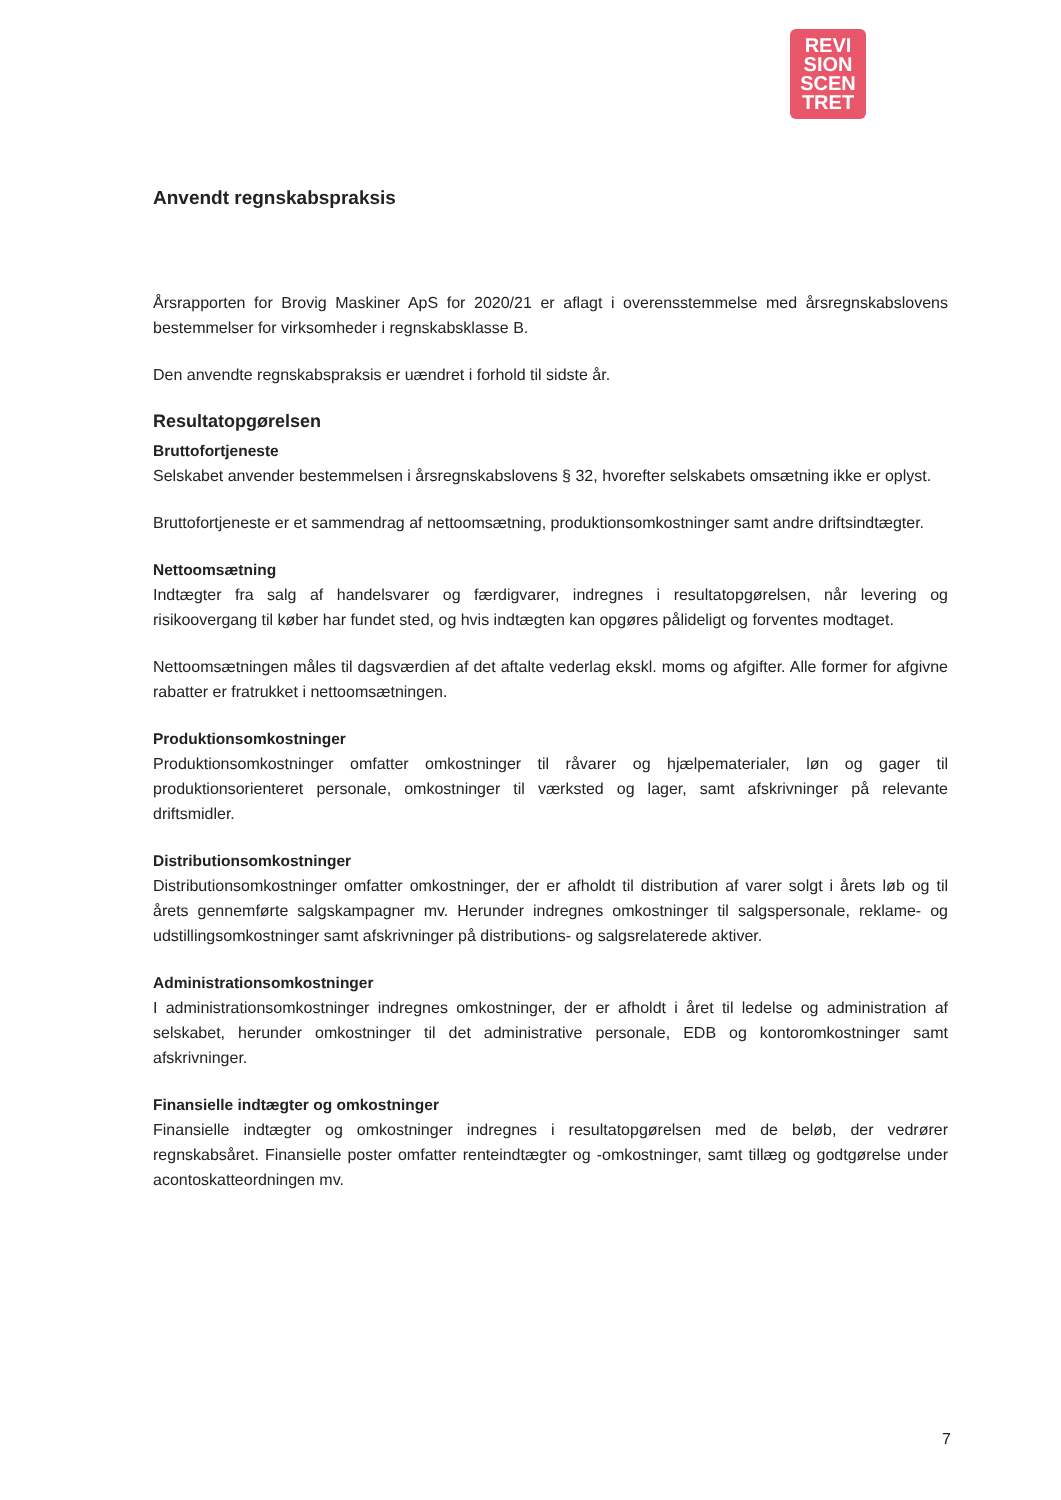REVI
SION
SCEN
TRET
Anvendt regnskabspraksis
Årsrapporten for Brovig Maskiner ApS for 2020/21 er aflagt i overensstemmelse med årsregnskabslovens bestemmelser for virksomheder i regnskabsklasse B.
Den anvendte regnskabspraksis er uændret i forhold til sidste år.
Resultatopgørelsen
Bruttofortjeneste
Selskabet anvender bestemmelsen i årsregnskabslovens § 32, hvorefter selskabets omsætning ikke er oplyst.
Bruttofortjeneste er et sammendrag af nettoomsætning, produktionsomkostninger samt andre driftsindtægter.
Nettoomsætning
Indtægter fra salg af handelsvarer og færdigvarer, indregnes i resultatopgørelsen, når levering og risikoovergang til køber har fundet sted, og hvis indtægten kan opgøres pålideligt og forventes modtaget.
Nettoomsætningen måles til dagsværdien af det aftalte vederlag ekskl. moms og afgifter. Alle former for afgivne rabatter er fratrukket i nettoomsætningen.
Produktionsomkostninger
Produktionsomkostninger omfatter omkostninger til råvarer og hjælpematerialer, løn og gager til produktionsorienteret personale, omkostninger til værksted og lager, samt afskrivninger på relevante driftsmidler.
Distributionsomkostninger
Distributionsomkostninger omfatter omkostninger, der er afholdt til distribution af varer solgt i årets løb og til årets gennemførte salgskampagner mv. Herunder indregnes omkostninger til salgspersonale, reklame- og udstillingsomkostninger samt afskrivninger på distributions- og salgsrelaterede aktiver.
Administrationsomkostninger
I administrationsomkostninger indregnes omkostninger, der er afholdt i året til ledelse og administration af selskabet, herunder omkostninger til det administrative personale, EDB og kontoromkostninger samt afskrivninger.
Finansielle indtægter og omkostninger
Finansielle indtægter og omkostninger indregnes i resultatopgørelsen med de beløb, der vedrører regnskabsåret. Finansielle poster omfatter renteindtægter og -omkostninger, samt tillæg og godtgørelse under acontoskatteordningen mv.
7